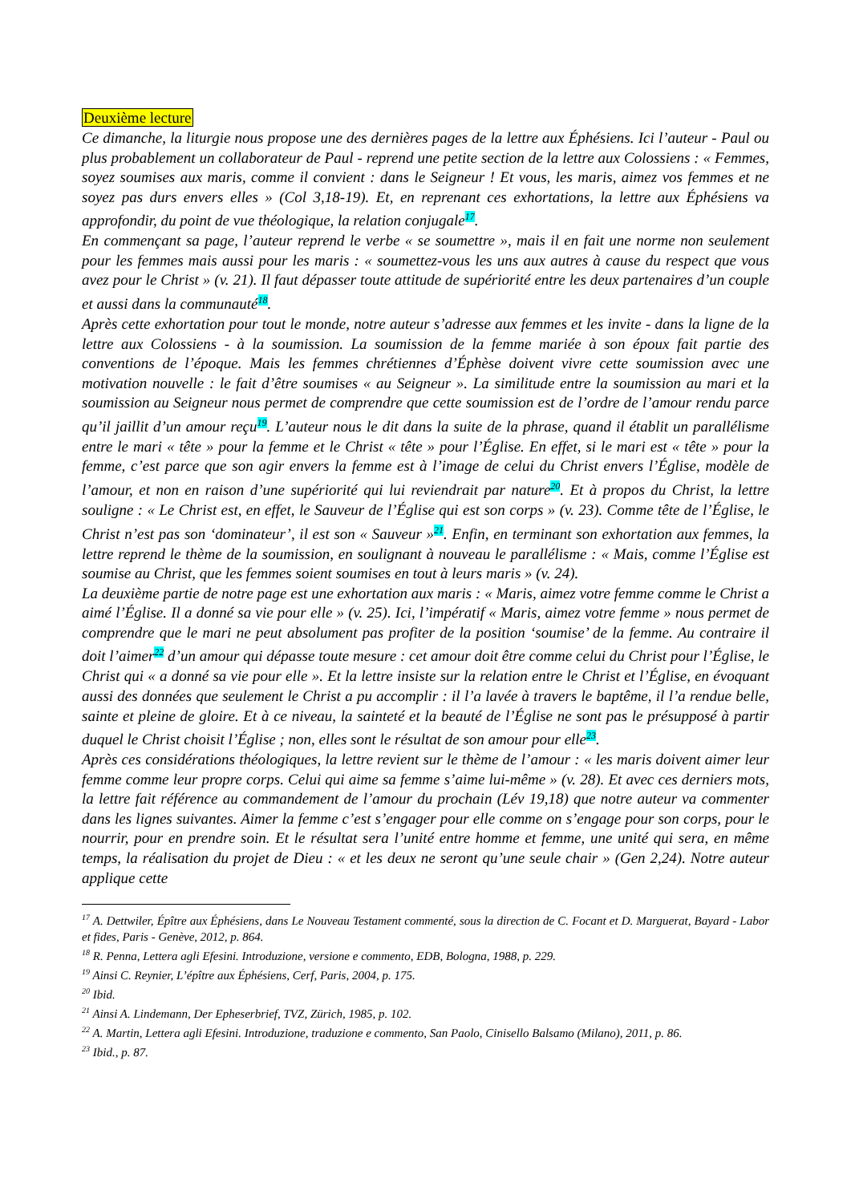Deuxième lecture
Ce dimanche, la liturgie nous propose une des dernières pages de la lettre aux Éphésiens. Ici l’auteur - Paul ou plus probablement un collaborateur de Paul - reprend une petite section de la lettre aux Colossiens : « Femmes, soyez soumises aux maris, comme il convient : dans le Seigneur ! Et vous, les maris, aimez vos femmes et ne soyez pas durs envers elles » (Col 3,18-19). Et, en reprenant ces exhortations, la lettre aux Éphésiens va approfondir, du point de vue théologique, la relation conjugale<sup>17</sup>.
En commençant sa page, l’auteur reprend le verbe « se soumettre », mais il en fait une norme non seulement pour les femmes mais aussi pour les maris : « soumettez-vous les uns aux autres à cause du respect que vous avez pour le Christ » (v. 21). Il faut dépasser toute attitude de supériorité entre les deux partenaires d’un couple et aussi dans la communauté<sup>18</sup>.
Après cette exhortation pour tout le monde, notre auteur s’adresse aux femmes et les invite - dans la ligne de la lettre aux Colossiens - à la soumission. La soumission de la femme mariée à son époux fait partie des conventions de l’époque. Mais les femmes chrétiennes d’Éphèse doivent vivre cette soumission avec une motivation nouvelle : le fait d’être soumises « au Seigneur ». La similitude entre la soumission au mari et la soumission au Seigneur nous permet de comprendre que cette soumission est de l’ordre de l’amour rendu parce qu’il jaillit d’un amour reçu<sup>19</sup>. L’auteur nous le dit dans la suite de la phrase, quand il établit un parallélisme entre le mari « tête » pour la femme et le Christ « tête » pour l’Église. En effet, si le mari est « tête » pour la femme, c’est parce que son agir envers la femme est à l’image de celui du Christ envers l’Église, modèle de l’amour, et non en raison d’une supériorité qui lui reviendrait par nature<sup>20</sup>. Et à propos du Christ, la lettre souligne : « Le Christ est, en effet, le Sauveur de l’Église qui est son corps » (v. 23). Comme tête de l’Église, le Christ n’est pas son ‘dominateur’, il est son « Sauveur »<sup>21</sup>. Enfin, en terminant son exhortation aux femmes, la lettre reprend le thème de la soumission, en soulignant à nouveau le parallélisme : « Mais, comme l’Église est soumise au Christ, que les femmes soient soumises en tout à leurs maris » (v. 24).
La deuxième partie de notre page est une exhortation aux maris : « Maris, aimez votre femme comme le Christ a aimé l’Église. Il a donné sa vie pour elle » (v. 25). Ici, l’impératif « Maris, aimez votre femme » nous permet de comprendre que le mari ne peut absolument pas profiter de la position ‘soumise’ de la femme. Au contraire il doit l’aimer<sup>22</sup> d’un amour qui dépasse toute mesure : cet amour doit être comme celui du Christ pour l’Église, le Christ qui « a donné sa vie pour elle ». Et la lettre insiste sur la relation entre le Christ et l’Église, en évoquant aussi des données que seulement le Christ a pu accomplir : il l’a lavée à travers le baptême, il l’a rendue belle, sainte et pleine de gloire. Et à ce niveau, la sainteté et la beauté de l’Église ne sont pas le présupposé à partir duquel le Christ choisit l’Église ; non, elles sont le résultat de son amour pour elle<sup>23</sup>.
Après ces considérations théologiques, la lettre revient sur le thème de l’amour : « les maris doivent aimer leur femme comme leur propre corps. Celui qui aime sa femme s’aime lui-même » (v. 28). Et avec ces derniers mots, la lettre fait référence au commandement de l’amour du prochain (Lév 19,18) que notre auteur va commenter dans les lignes suivantes. Aimer la femme c’est s’engager pour elle comme on s’engage pour son corps, pour le nourrir, pour en prendre soin. Et le résultat sera l’unité entre homme et femme, une unité qui sera, en même temps, la réalisation du projet de Dieu : « et les deux ne seront qu’une seule chair » (Gen 2,24). Notre auteur applique cette
<sup>17</sup> A. Dettwiler, Épître aux Éphésiens, dans Le Nouveau Testament commenté, sous la direction de C. Focant et D. Marguerat, Bayard - Labor et fides, Paris - Genève, 2012, p. 864.
<sup>18</sup> R. Penna, Lettera agli Efesini. Introduzione, versione e commento, EDB, Bologna, 1988, p. 229.
<sup>19</sup> Ainsi C. Reynier, L’épître aux Éphésiens, Cerf, Paris, 2004, p. 175.
<sup>20</sup> Ibid.
<sup>21</sup> Ainsi A. Lindemann, Der Epheserbrief, TVZ, Zürich, 1985, p. 102.
<sup>22</sup> A. Martin, Lettera agli Efesini. Introduzione, traduzione e commento, San Paolo, Cinisello Balsamo (Milano), 2011, p. 86.
<sup>23</sup> Ibid., p. 87.